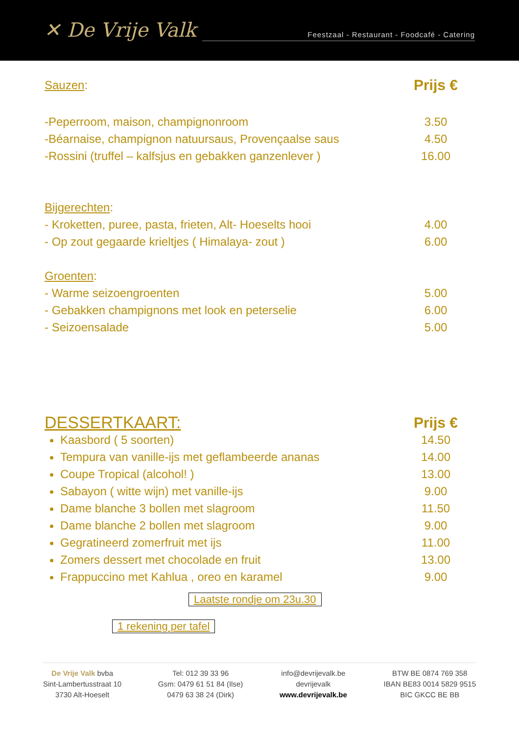✕ De Vrije Valk
Feestzaal - Restaurant - Foodcafé - Catering
Sauzen: Prijs €
-Peperroom, maison, champignonroom 3.50
-Béarnaise, champignon natuursaus, Provençaalse saus 4.50
-Rossini (truffel – kalfsjus en gebakken ganzenlever ) 16.00
Bijgerechten:
- Kroketten, puree, pasta, frieten, Alt- Hoeselts hooi 4.00
- Op zout gegaarde krieltjes ( Himalaya- zout ) 6.00
Groenten:
- Warme seizoengroenten 5.00
- Gebakken champignons met look en peterselie 6.00
- Seizoensalade 5.00
DESSERTKAART: Prijs €
Kaasbord ( 5 soorten) 14.50
Tempura van vanille-ijs met geflambeerde ananas 14.00
Coupe Tropical (alcohol! ) 13.00
Sabayon ( witte wijn) met vanille-ijs 9.00
Dame blanche 3 bollen met slagroom 11.50
Dame blanche 2 bollen met slagroom 9.00
Gegratineerd zomerfruit met ijs 11.00
Zomers dessert met chocolade en fruit 13.00
Frappuccino met Kahlua , oreo en karamel 9.00
Laatste rondje om 23u.30
1 rekening per tafel
De Vrije Valk bvba
Sint-Lambertusstraat 10
3730 Alt-Hoeselt
Tel: 012 39 33 96
Gsm: 0479 61 51 84 (Ilse)
0479 63 38 24 (Dirk)
info@devrijevalk.be
devrijevalk
www.devrijevalk.be
BTW BE 0874 769 358
IBAN BE83 0014 5829 9515
BIC GKCC BE BB